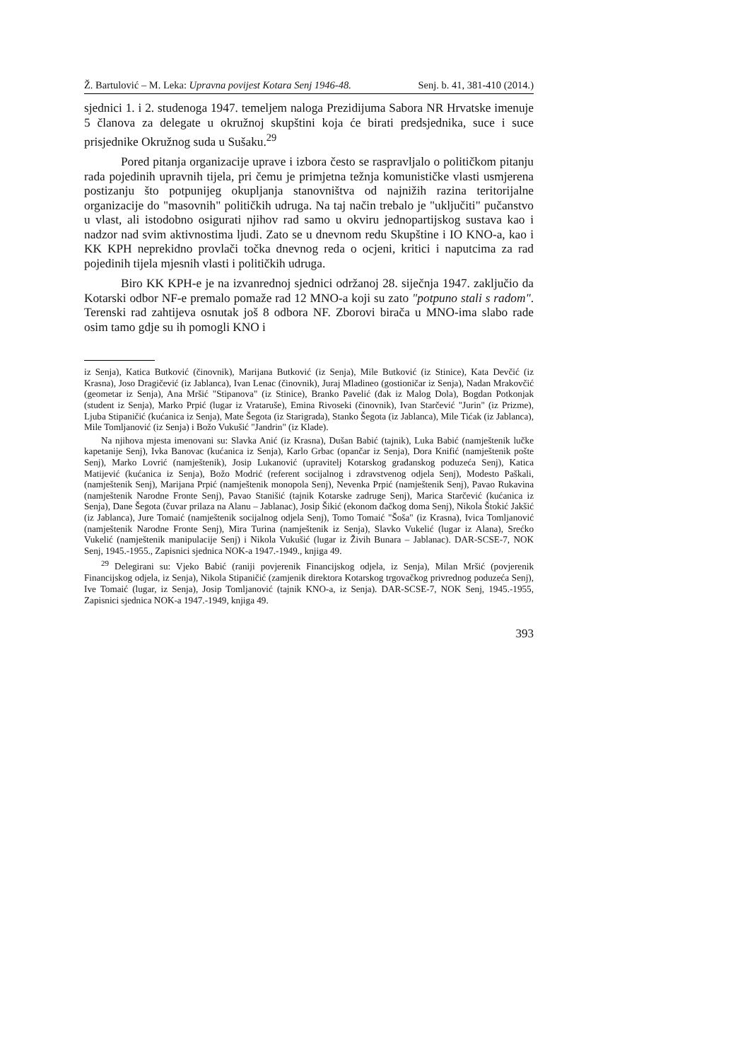Ž. Bartulović – M. Leka: Upravna povijest Kotara Senj 1946-48. Senj. b. 41, 381-410 (2014.)
sjednici 1. i 2. studenoga 1947. temeljem naloga Prezidijuma Sabora NR Hrvatske imenuje 5 članova za delegate u okružnoj skupštini koja će birati predsjednika, suce i suce prisjednike Okružnog suda u Sušaku.<sup>29</sup>
Pored pitanja organizacije uprave i izbora često se raspravljalo o političkom pitanju rada pojedinih upravnih tijela, pri čemu je primjetna težnja komunističke vlasti usmjerena postizanju što potpunijeg okupljanja stanovništva od najnižih razina teritorijalne organizacije do "masovnih" političkih udruga. Na taj način trebalo je "uključiti" pučanstvo u vlast, ali istodobno osigurati njihov rad samo u okviru jednopartijskog sustava kao i nadzor nad svim aktivnostima ljudi. Zato se u dnevnom redu Skupštine i IO KNO-a, kao i KK KPH neprekidno provlači točka dnevnog reda o ocjeni, kritici i naputcima za rad pojedinih tijela mjesnih vlasti i političkih udruga.
Biro KK KPH-e je na izvanrednoj sjednici održanoj 28. siječnja 1947. zaključio da Kotarski odbor NF-e premalo pomaže rad 12 MNO-a koji su zato "potpuno stali s radom". Terenski rad zahtijeva osnutak još 8 odbora NF. Zborovi birača u MNO-ima slabo rade osim tamo gdje su ih pomogli KNO i
iz Senja), Katica Butković (činovnik), Marijana Butković (iz Senja), Mile Butković (iz Stinice), Kata Devčić (iz Krasna), Joso Dragičević (iz Jablanca), Ivan Lenac (činovnik), Juraj Mladineo (gostioničar iz Senja), Nadan Mrakovčić (geometar iz Senja), Ana Mršić "Stipanova" (iz Stinice), Branko Pavelić (đak iz Malog Dola), Bogdan Potkonjak (student iz Senja), Marko Prpić (lugar iz Vrataruše), Emina Rivoseki (činovnik), Ivan Starčević "Jurin" (iz Prizme), Ljuba Stipaničić (kućanica iz Senja), Mate Šegota (iz Starigrada), Stanko Šegota (iz Jablanca), Mile Tićak (iz Jablanca), Mile Tomljanović (iz Senja) i Božo Vukušić "Jandrin" (iz Klade).
Na njihova mjesta imenovani su: Slavka Anić (iz Krasna), Dušan Babić (tajnik), Luka Babić (namještenik lučke kapetanije Senj), Ivka Banovac (kućanica iz Senja), Karlo Grbac (opančar iz Senja), Dora Knifić (namještenik pošte Senj), Marko Lovrić (namještenik), Josip Lukanović (upravitelj Kotarskog građanskog poduzeća Senj), Katica Matijević (kućanica iz Senja), Božo Modrić (referent socijalnog i zdravstvenog odjela Senj), Modesto Paškali, (namještenik Senj), Marijana Prpić (namještenik monopola Senj), Nevenka Prpić (namještenik Senj), Pavao Rukavina (namještenik Narodne Fronte Senj), Pavao Stanišić (tajnik Kotarske zadruge Senj), Marica Starčević (kućanica iz Senja), Dane Šegota (čuvar prilaza na Alanu – Jablanac), Josip Šikić (ekonom đačkog doma Senj), Nikola Štokić Jakšić (iz Jablanca), Jure Tomaić (namještenik socijalnog odjela Senj), Tomo Tomaić "Šoša" (iz Krasna), Ivica Tomljanović (namještenik Narodne Fronte Senj), Mira Turina (namještenik iz Senja), Slavko Vukelić (lugar iz Alana), Srećko Vukelić (namještenik manipulacije Senj) i Nikola Vukušić (lugar iz Živih Bunara – Jablanac). DAR-SCSE-7, NOK Senj, 1945.-1955., Zapisnici sjednica NOK-a 1947.-1949., knjiga 49.
<sup>29</sup> Delegirani su: Vjeko Babić (raniji povjerenik Financijskog odjela, iz Senja), Milan Mršić (povjerenik Financijskog odjela, iz Senja), Nikola Stipaničić (zamjenik direktora Kotarskog trgovačkog privrednog poduzeća Senj), Ive Tomaić (lugar, iz Senja), Josip Tomljanović (tajnik KNO-a, iz Senja). DAR-SCSE-7, NOK Senj, 1945.-1955, Zapisnici sjednica NOK-a 1947.-1949, knjiga 49.
393